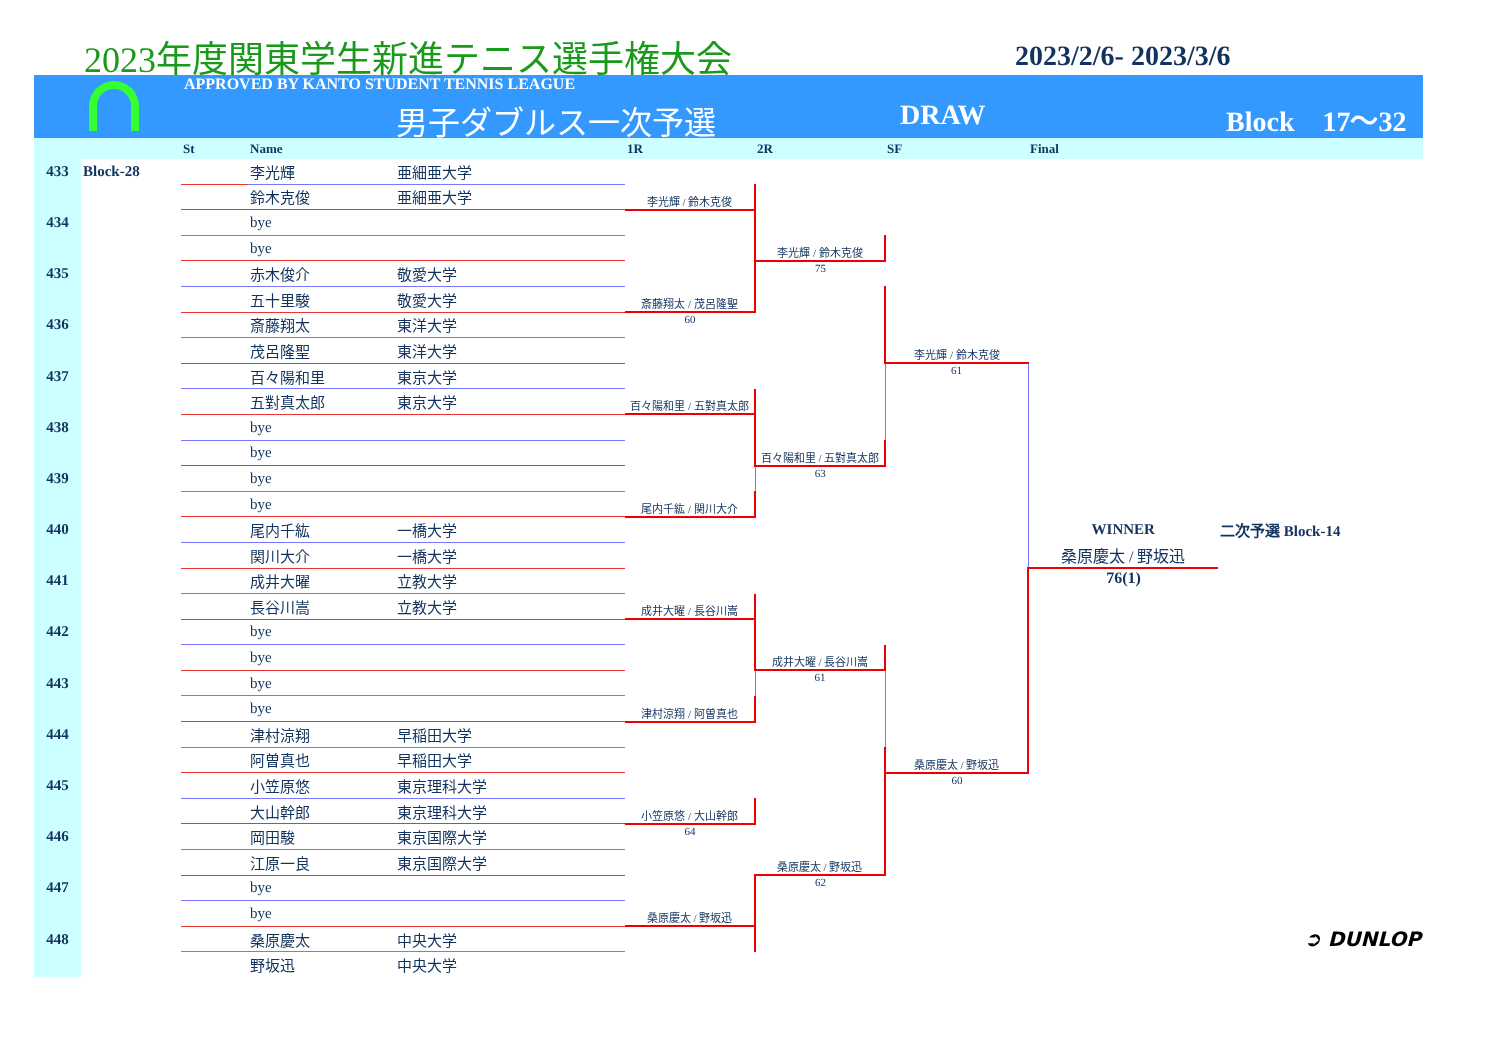2023年度関東学生新進テニス選手権大会
2023/2/6- 2023/3/6
APPROVED BY KANTO STUDENT TENNIS LEAGUE
男子ダブルス一次予選 DRAW Block　17〜32
| | | St | Name | | 1R | 2R | SF | Final | |
| --- | --- | --- | --- | --- | --- | --- | --- | --- | --- |
| 433 | Block-28 | | 李光輝 | 亜細亜大学 | | | | | |
| | | | 鈴木克俊 | 亜細亜大学 | 李光輝 / 鈴木克俊 | | | | |
| 434 | | | bye | | | | | | |
| | | | bye | | | 李光輝 / 鈴木克俊 | | | |
| 435 | | | 赤木俊介 | 敬愛大学 | | 75 | | | |
| | | | 五十里駿 | 敬愛大学 | 斎藤翔太 / 茂呂隆聖 | | | | |
| 436 | | | 斎藤翔太 | 東洋大学 | 60 | | | | |
| | | | 茂呂隆聖 | 東洋大学 | | | 李光輝 / 鈴木克俊 | | |
| 437 | | | 百々陽和里 | 東京大学 | | | 61 | | |
| | | | 五對真太郎 | 東京大学 | 百々陽和里 / 五對真太郎 | | | | |
| 438 | | | bye | | | | | | |
| | | | bye | | | 百々陽和里 / 五對真太郎 | | | |
| 439 | | | bye | | | 63 | | | |
| | | | bye | | 尾内千紘 / 関川大介 | | | | |
| 440 | | | 尾内千紘 | 一橋大学 | | | | WINNER | 二次予選 Block-14 |
| | | | 関川大介 | 一橋大学 | | | | 桑原慶太 / 野坂迅 | |
| 441 | | | 成井大曜 | 立教大学 | | | | 76(1) | |
| | | | 長谷川嵩 | 立教大学 | 成井大曜 / 長谷川嵩 | | | | |
| 442 | | | bye | | | | | | |
| | | | bye | | | 成井大曜 / 長谷川嵩 | | | |
| 443 | | | bye | | | 61 | | | |
| | | | bye | | 津村涼翔 / 阿曽真也 | | | | |
| 444 | | | 津村涼翔 | 早稲田大学 | | | | | |
| | | | 阿曽真也 | 早稲田大学 | | | 桑原慶太 / 野坂迅 | | |
| 445 | | | 小笠原悠 | 東京理科大学 | | | 60 | | |
| | | | 大山幹郎 | 東京理科大学 | 小笠原悠 / 大山幹郎 | | | | |
| 446 | | | 岡田駿 | 東京国際大学 | 64 | | | | |
| | | | 江原一良 | 東京国際大学 | | 桑原慶太 / 野坂迅 | | | |
| 447 | | | bye | | | 62 | | | |
| | | | bye | | 桑原慶太 / 野坂迅 | | | | |
| 448 | | | 桑原慶太 | 中央大学 | | | | | ➲ DUNLOP |
| | | | 野坂迅 | 中央大学 | | | | | |